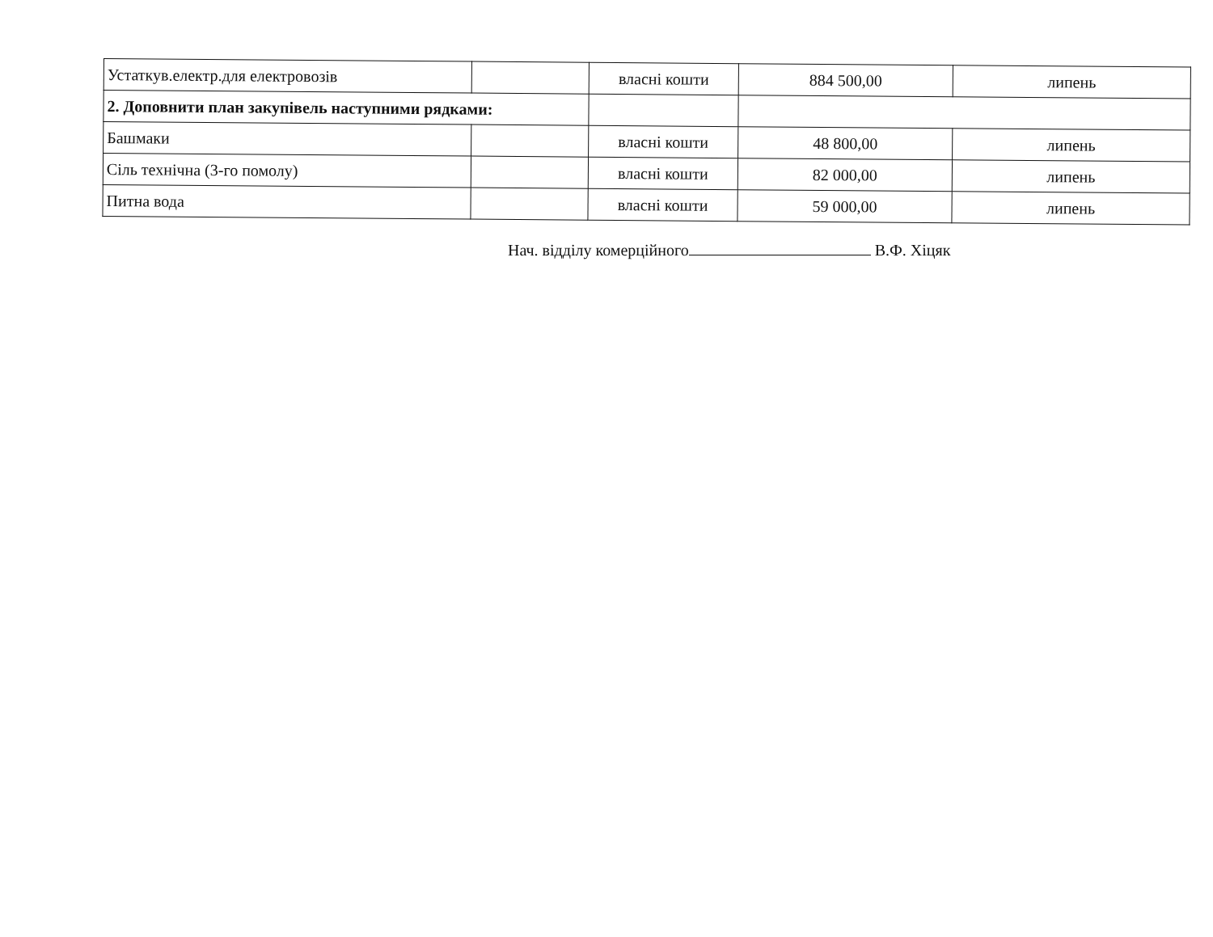| Устаткув.електр.для електровозів | | власні кошти | 884 500,00 | липень |
| 2. Доповнити план закупівель наступними рядками: | | | | |
| Башмаки | | власні кошти | 48 800,00 | липень |
| Сіль технічна (3-го помолу) | | власні кошти | 82 000,00 | липень |
| Питна вода | | власні кошти | 59 000,00 | липень |
Нач. відділу комерційного В.Ф. Хіцяк